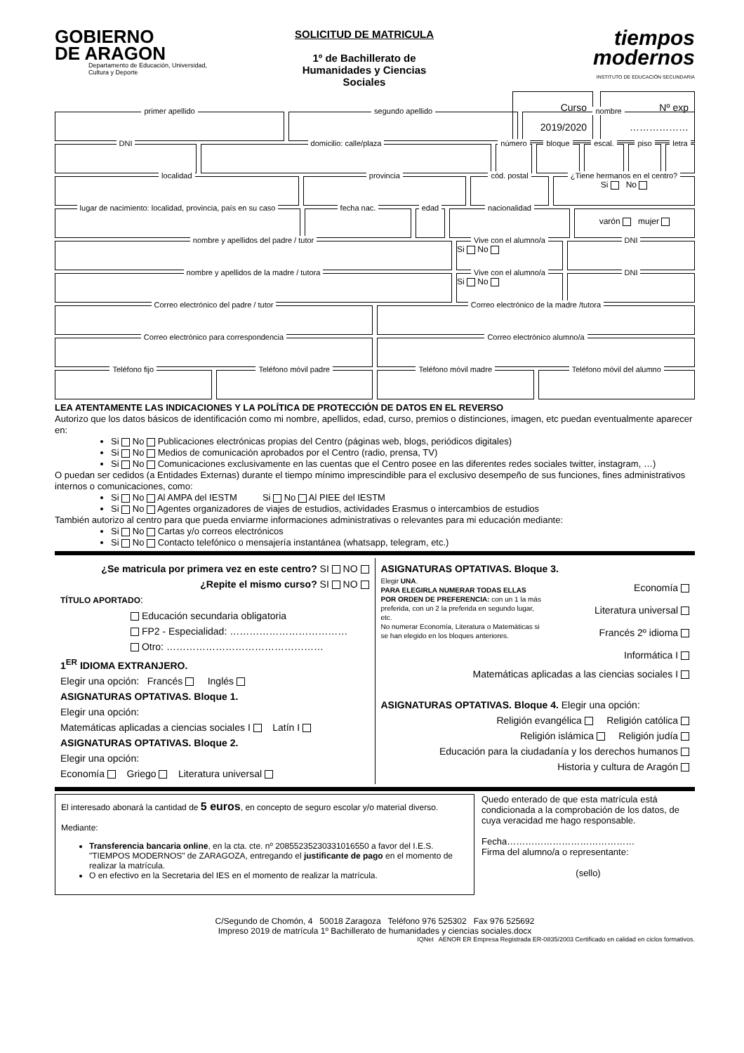GOBIERNO
DE ARAGON
Departamento de Educación, Universidad, Cultura y Deporte
SOLICITUD DE MATRICULA
1º de Bachillerato de Humanidades y Ciencias Sociales
tiempos
modernos
INSTITUTO DE EDUCACIÓN SECUNDARIA
Curso 2019/2020 Nº exp ………………
primer apellido segundo apellido nombre
DNI domicilio: calle/plaza número bloque escal. piso letra
localidad provincia cód. postal ¿Tiene hermanos en el centro?
Si No
lugar de nacimiento: localidad, provincia, país en su caso
fecha nac. edad nacionalidad
varón mujer
nombre y apellidos del padre / tutor
Vive con el alumno/a
Si No
DNI
nombre y apellidos de la madre / tutora
Vive con el alumno/a
Si No
DNI
Correo electrónico del padre / tutor
Correo electrónico de la madre /tutora
Correo electrónico para correspondencia
Correo electrónico alumno/a
Teléfono fijo Teléfono móvil padre Teléfono móvil madre Teléfono móvil del alumno
LEA ATENTAMENTE LAS INDICACIONES Y LA POLÍTICA DE PROTECCIÓN DE DATOS EN EL REVERSO
Autorizo que los datos básicos de identificación como mi nombre, apellidos, edad, curso, premios o distinciones, imagen, etc puedan eventualmente aparecer en:
Si No Publicaciones electrónicas propias del Centro (páginas web, blogs, periódicos digitales)
Si No Medios de comunicación aprobados por el Centro (radio, prensa, TV)
Si No Comunicaciones exclusivamente en las cuentas que el Centro posee en las diferentes redes sociales twitter, instagram, …)
O puedan ser cedidos (a Entidades Externas) durante el tiempo mínimo imprescindible para el exclusivo desempeño de sus funciones, fines administrativos internos o comunicaciones, como:
Si No Al AMPA del IESTM Si No Al PIEE del IESTM
Si No Agentes organizadores de viajes de estudios, actividades Erasmus o intercambios de estudios
También autorizo al centro para que pueda enviarme informaciones administrativas o relevantes para mi educación mediante:
Si No Cartas y/o correos electrónicos
Si No Contacto telefónico o mensajería instantánea (whatsapp, telegram, etc.)
¿Se matricula por primera vez en este centro? SI NO
¿Repite el mismo curso? SI NO
TÍTULO APORTADO:
Educación secundaria obligatoria
FP2 - Especialidad: ………………………………
Otro: …………………………………………
1<sup>ER</sup> IDIOMA EXTRANJERO.
Elegir una opción: Francés Inglés
ASIGNATURAS OPTATIVAS. Bloque 1.
Elegir una opción:
Matemáticas aplicadas a ciencias sociales I Latín I
ASIGNATURAS OPTATIVAS. Bloque 2.
Elegir una opción:
Economía Griego Literatura universal
ASIGNATURAS OPTATIVAS. Bloque 3.
Elegir UNA.
PARA ELEGIRLA NUMERAR TODAS ELLAS POR ORDEN DE PREFERENCIA: con un 1 la más preferida, con un 2 la preferida en segundo lugar, etc.
No numerar Economía, Literatura o Matemáticas si se han elegido en los bloques anteriores.
Economía
Literatura universal
Francés 2º idioma
Informática I
Matemáticas aplicadas a las ciencias sociales I
ASIGNATURAS OPTATIVAS. Bloque 4. Elegir una opción:
Religión evangélica Religión católica
Religión islámica Religión judía
Educación para la ciudadanía y los derechos humanos
Historia y cultura de Aragón
El interesado abonará la cantidad de 5 euros, en concepto de seguro escolar y/o material diverso.
Mediante:
Transferencia bancaria online, en la cta. cte. nº 20855235230331016550 a favor del I.E.S. "TIEMPOS MODERNOS" de ZARAGOZA, entregando el justificante de pago en el momento de realizar la matrícula.
O en efectivo en la Secretaria del IES en el momento de realizar la matrícula.
Quedo enterado de que esta matrícula está condicionada a la comprobación de los datos, de cuya veracidad me hago responsable.
Fecha……………………………………
Firma del alumno/a o representante:
(sello)
C/Segundo de Chomón, 4 50018 Zaragoza Teléfono 976 525302 Fax 976 525692
Impreso 2019 de matrícula 1º Bachillerato de humanidades y ciencias sociales.docx
IQNet AENOR ER Empresa Registrada ER-0835/2003 Certificado en calidad en ciclos formativos.